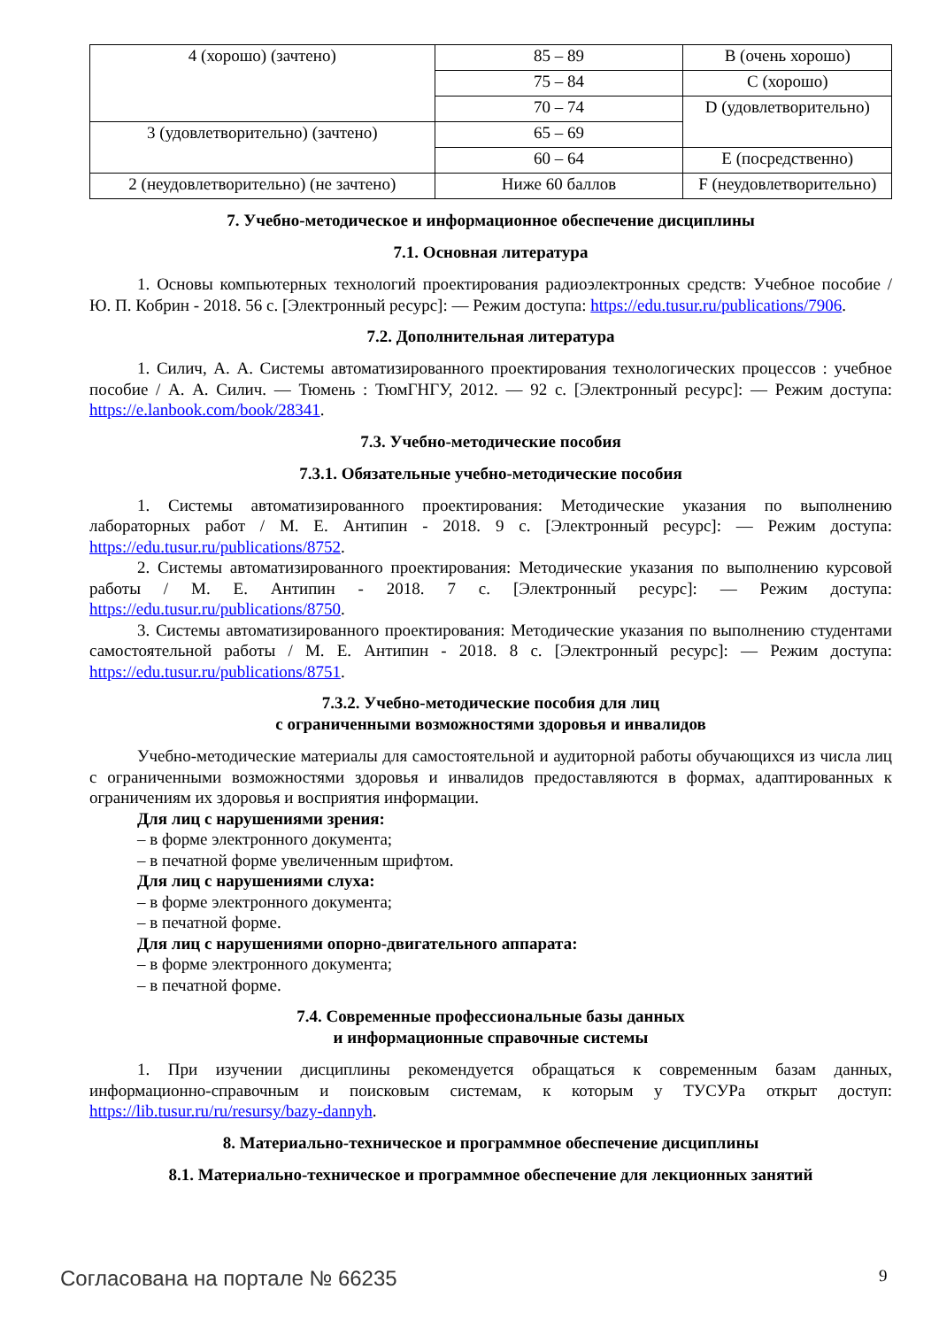| 4 (хорошо) (зачтено) | 85 – 89 | B (очень хорошо) |
| | 75 – 84 | C (хорошо) |
| | 70 – 74 | D (удовлетворительно) |
| 3 (удовлетворительно) (зачтено) | 65 – 69 | |
| | 60 – 64 | E (посредственно) |
| 2 (неудовлетворительно) (не зачтено) | Ниже 60 баллов | F (неудовлетворительно) |
7. Учебно-методическое и информационное обеспечение дисциплины
7.1. Основная литература
1. Основы компьютерных технологий проектирования радиоэлектронных средств: Учебное пособие / Ю. П. Кобрин - 2018. 56 с. [Электронный ресурс]: — Режим доступа: https://edu.tusur.ru/publications/7906.
7.2. Дополнительная литература
1. Силич, А. А. Системы автоматизированного проектирования технологических процессов : учебное пособие / А. А. Силич. — Тюмень : ТюмГНГУ, 2012. — 92 с. [Электронный ресурс]: — Режим доступа: https://e.lanbook.com/book/28341.
7.3. Учебно-методические пособия
7.3.1. Обязательные учебно-методические пособия
1. Системы автоматизированного проектирования: Методические указания по выполнению лабораторных работ / М. Е. Антипин - 2018. 9 с. [Электронный ресурс]: — Режим доступа: https://edu.tusur.ru/publications/8752.
2. Системы автоматизированного проектирования: Методические указания по выполнению курсовой работы / М. Е. Антипин - 2018. 7 с. [Электронный ресурс]: — Режим доступа: https://edu.tusur.ru/publications/8750.
3. Системы автоматизированного проектирования: Методические указания по выполнению студентами самостоятельной работы / М. Е. Антипин - 2018. 8 с. [Электронный ресурс]: — Режим доступа: https://edu.tusur.ru/publications/8751.
7.3.2. Учебно-методические пособия для лиц
с ограниченными возможностями здоровья и инвалидов
Учебно-методические материалы для самостоятельной и аудиторной работы обучающихся из числа лиц с ограниченными возможностями здоровья и инвалидов предоставляются в формах, адаптированных к ограничениям их здоровья и восприятия информации.
Для лиц с нарушениями зрения:
– в форме электронного документа;
– в печатной форме увеличенным шрифтом.
Для лиц с нарушениями слуха:
– в форме электронного документа;
– в печатной форме.
Для лиц с нарушениями опорно-двигательного аппарата:
– в форме электронного документа;
– в печатной форме.
7.4. Современные профессиональные базы данных
и информационные справочные системы
1. При изучении дисциплины рекомендуется обращаться к современным базам данных, информационно-справочным и поисковым системам, к которым у ТУСУРа открыт доступ: https://lib.tusur.ru/ru/resursy/bazy-dannyh.
8. Материально-техническое и программное обеспечение дисциплины
8.1. Материально-техническое и программное обеспечение для лекционных занятий
Согласована на портале № 66235 9